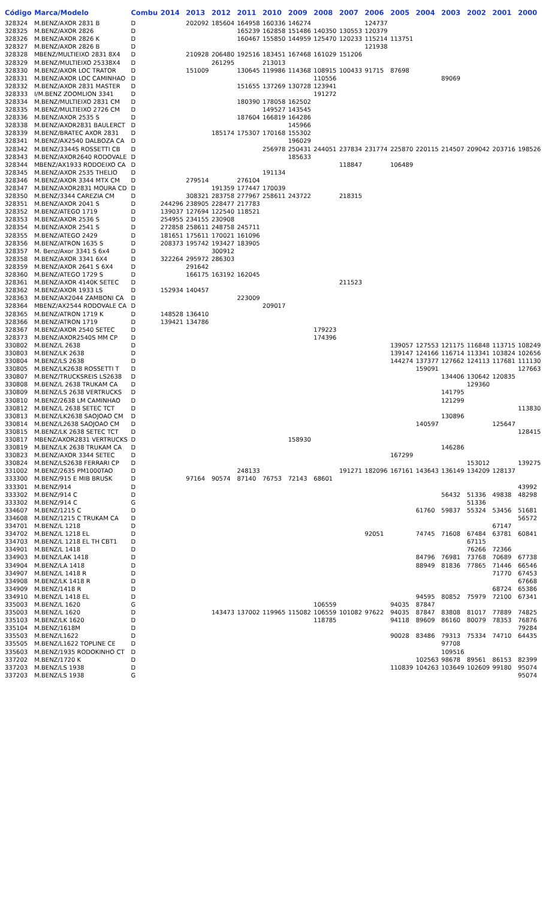| Código | Marca/Modelo | Combu | 2014 | 2013 | 2012 | 2011 | 2010 | 2009 | 2008 | 2007 | 2006 | 2005 | 2004 | 2003 | 2002 | 2001 | 2000 |
| --- | --- | --- | --- | --- | --- | --- | --- | --- | --- | --- | --- | --- | --- | --- | --- | --- | --- |
| 328324 | M.BENZ/AXOR 2831 B | D | | 202092 | 185604 | 164958 | 160336 | 146274 | | | 124737 | | | | | | |
| 328325 | M.BENZ/AXOR 2826 | D | | | | 165239 | 162858 | 151486 | 140350 | 130553 | 120379 | | | | | | |
| 328326 | M.BENZ/AXOR 2826 K | D | | | | 160467 | 155850 | 144959 | 125470 | 120233 | 115214 | 113751 | | | | | |
| 328327 | M.BENZ/AXOR 2826 B | D | | | | | | | | | 121938 | | | | | | |
| 328328 | MBENZ/MULTIEIXO 2831 8X4 | D | | 210928 | 206480 | 192516 | 183451 | 167468 | 161029 | 151206 | | | | | | | |
| 328329 | M.BENZ/MULTIEIXO 25338X4 | D | | | 261295 | | 213013 | | | | | | | | | | |
| 328330 | M.BENZ/AXOR LOC TRATOR | D | | 151009 | | 130645 | 119986 | 114368 | 108915 | 100433 | 91715 | 87698 | | | | | |
| 328331 | M.BENZ/AXOR LOC CAMINHAO | D | | | | | | | 110556 | | | | | 89069 | | | |
| 328332 | M.BENZ/AXOR 2831 MASTER | D | | | | 151655 | 137269 | 130728 | 123941 | | | | | | | | |
| 328333 | I/M.BENZ ZOOMLION 3341 | D | | | | | | | 191272 | | | | | | | | |
| 328334 | M.BENZ/MULTIEIXO 2831 CM | D | | | | 180390 | 178058 | 162502 | | | | | | | | | |
| 328335 | M.BENZ/MULTIEIXO 2726 CM | D | | | | | 149527 | 143545 | | | | | | | | | |
| 328336 | M.BENZ/AXOR 2535 S | D | | | | 187604 | 166819 | 164286 | | | | | | | | | |
| 328338 | M.BENZ/AXOR2831 BAULERCT | D | | | | | | 145966 | | | | | | | | | |
| 328339 | M.BENZ/BRATEC AXOR 2831 | D | | | 185174 | 175307 | 170168 | 155302 | | | | | | | | | |
| 328341 | M.BENZ/AX2540 DALBOZA CA | D | | | | | | 196029 | | | | | | | | | |
| 328342 | M.BENZ/3344S ROSSETTI CB | D | | | | | 256978 | 250431 | 244051 | 237834 | 231774 | 225870 | 220115 | 214507 | 209042 | 203716 | 198526 |
| 328343 | M.BENZ/AXOR2640 RODOVALE | D | | | | | | 185633 | | | | | | | | | |
| 328344 | MBENZ/AX1933 RODOEIXO CA | D | | | | | | | | 118847 | | 106489 | | | | | |
| 328345 | M.BENZ/AXOR 2535 THELIO | D | | | | | 191134 | | | | | | | | | | |
| 328346 | M.BENZ/AXOR 3344 MTX CM | D | | 279514 | | 276104 | | | | | | | | | | | |
| 328347 | M.BENZ/AXOR2831 MOURA CD | D | | | 191359 | 177447 | 170039 | | | | | | | | | | |
| 328350 | M.BENZ/3344 CAREZIA CM | D | | 308321 | 283758 | 277967 | 258611 | 243722 | | 218315 | | | | | | | |
| 328351 | M.BENZ/AXOR 2041 S | D | 244296 | 238905 | 228477 | 217783 | | | | | | | | | | | |
| 328352 | M.BENZ/ATEGO 1719 | D | 139037 | 127694 | 122540 | 118521 | | | | | | | | | | | |
| 328353 | M.BENZ/AXOR 2536 S | D | 254955 | 234155 | 230908 | | | | | | | | | | | | |
| 328354 | M.BENZ/AXOR 2541 S | D | 272858 | 258611 | 248758 | 245711 | | | | | | | | | | | |
| 328355 | M.BENZ/ATEGO 2429 | D | 181651 | 175611 | 170021 | 161096 | | | | | | | | | | | |
| 328356 | M.BENZ/ATRON 1635 S | D | 208373 | 195742 | 193427 | 183905 | | | | | | | | | | | |
| 328357 | M. Benz/Axor 3341 S 6x4 | D | | | 300912 | | | | | | | | | | | | |
| 328358 | M.BENZ/AXOR 3341 6X4 | D | 322264 | 295972 | 286303 | | | | | | | | | | | | |
| 328359 | M.BENZ/AXOR 2641 S 6X4 | D | | 291642 | | | | | | | | | | | | | |
| 328360 | M.BENZ/ATEGO 1729 S | D | | 166175 | 163192 | 162045 | | | | | | | | | | | |
| 328361 | M.BENZ/AXOR 4140K SETEC | D | | | | | | | | 211523 | | | | | | | |
| 328362 | M.BENZ/AXOR 1933 LS | D | 152934 | 140457 | | | | | | | | | | | | | |
| 328363 | M.BENZ/AX2044 ZAMBONI CA | D | | | | 223009 | | | | | | | | | | | |
| 328364 | MBENZ/AX2544 RODOVALE CA | D | | | | | 209017 | | | | | | | | | | |
| 328365 | M.BENZ/ATRON 1719 K | D | 148528 | 136410 | | | | | | | | | | | | | |
| 328366 | M.BENZ/ATRON 1719 | D | 139421 | 134786 | | | | | | | | | | | | | |
| 328367 | M.BENZ/AXOR 2540 SETEC | D | | | | | | | 179223 | | | | | | | | |
| 328373 | M.BENZ/AXOR2540S MM CP | D | | | | | | | 174396 | | | | | | | | |
| 330802 | M.BENZ/L 2638 | D | | | | | | | | | | 139057 | 127553 | 121175 | 116848 | 113715 | 108249 |
| 330803 | M.BENZ/LK 2638 | D | | | | | | | | | | 139147 | 124166 | 116714 | 113341 | 103824 | 102656 |
| 330804 | M.BENZ/LS 2638 | D | | | | | | | | | | 144274 | 137377 | 127662 | 124113 | 117681 | 111130 |
| 330805 | M.BENZ/LK2638 ROSSETTI T | D | | | | | | | | | | | 159091 | | | | 127663 |
| 330807 | M.BENZ/TRUCKSREIS LS2638 | D | | | | | | | | | | | | 134406 | 130642 | 120835 | |
| 330808 | M.BENZ/L 2638 TRUKAM CA | D | | | | | | | | | | | | | 129360 | | |
| 330809 | M.BENZ/LS 2638 VERTRUCKS | D | | | | | | | | | | | | 141795 | | | |
| 330810 | M.BENZ/2638 LM CAMINHAO | D | | | | | | | | | | | | 121299 | | | |
| 330812 | M.BENZ/L 2638 SETEC TCT | D | | | | | | | | | | | | | | | 113830 |
| 330813 | M.BENZ/LK2638 SAOJOAO CM | D | | | | | | | | | | | | 130896 | | | |
| 330814 | M.BENZ/L2638 SAOJOAO CM | D | | | | | | | | | | | 140597 | | | 125647 | |
| 330815 | M.BENZ/LK 2638 SETEC TCT | D | | | | | | | | | | | | | | | 128415 |
| 330817 | MBENZ/AXOR2831 VERTRUCKS | D | | | | | | 158930 | | | | | | | | | |
| 330819 | M.BENZ/LK 2638 TRUKAM CA | D | | | | | | | | | | | | 146286 | | | |
| 330823 | M.BENZ/AXOR 3344 SETEC | D | | | | | | | | | | 167299 | | | | | |
| 330824 | M.BENZ/LS2638 FERRARI CP | D | | | | | | | | | | | | | 153012 | | 139275 |
| 331002 | M.BENZ/2635 PM1000TAO | D | | | | 248133 | | | | 191271 | 182096 | 167161 | 143643 | 136149 | 134209 | 128137 | |
| 333300 | M.BENZ/915 E MIB BRUSK | D | | 97164 | 90574 | 87140 | 76753 | 72143 | 68601 | | | | | | | | |
| 333301 | M.BENZ/914 | D | | | | | | | | | | | | | | | 43992 |
| 333302 | M.BENZ/914 C | D | | | | | | | | | | | | 56432 | 51336 | 49838 | 48298 |
| 333302 | M.BENZ/914 C | G | | | | | | | | | | | | | 51336 | | |
| 334607 | M.BENZ/1215 C | D | | | | | | | | | | | 61760 | 59837 | 55324 | 53456 | 51681 |
| 334608 | M.BENZ/1215 C TRUKAM CA | D | | | | | | | | | | | | | | | 56572 |
| 334701 | M.BENZ/L 1218 | D | | | | | | | | | | | | | | 67147 | |
| 334702 | M.BENZ/L 1218 EL | D | | | | | | | | | 92051 | | 74745 | 71608 | 67484 | 63781 | 60841 |
| 334703 | M.BENZ/L 1218 EL TH CBT1 | D | | | | | | | | | | | | | 67115 | | |
| 334901 | M.BENZ/L 1418 | D | | | | | | | | | | | | | 76266 | 72366 | |
| 334903 | M.BENZ/LAK 1418 | D | | | | | | | | | | | 84796 | 76981 | 73768 | 70689 | 67738 |
| 334904 | M.BENZ/LA 1418 | D | | | | | | | | | | | 88949 | 81836 | 77865 | 71446 | 66546 |
| 334907 | M.BENZ/L 1418 R | D | | | | | | | | | | | | | | 71770 | 67453 |
| 334908 | M.BENZ/LK 1418 R | D | | | | | | | | | | | | | | | 67668 |
| 334909 | M.BENZ/1418 R | D | | | | | | | | | | | | | | 68724 | 65386 |
| 334910 | M.BENZ/L 1418 EL | D | | | | | | | | | | | 94595 | 80852 | 75979 | 72100 | 67341 |
| 335003 | M.BENZ/L 1620 | G | | | | | | | 106559 | | | 94035 | 87847 | | | | |
| 335003 | M.BENZ/L 1620 | D | | | 143473 | 137002 | 119965 | 115082 | 106559 | 101082 | 97622 | 94035 | 87847 | 83808 | 81017 | 77889 | 74825 |
| 335103 | M.BENZ/LK 1620 | D | | | | | | | 118785 | | | 94118 | 89609 | 86160 | 80079 | 78353 | 76876 |
| 335104 | M.BENZ/1618M | D | | | | | | | | | | | | | | | 79284 |
| 335503 | M.BENZ/L1622 | D | | | | | | | | | | 90028 | 83486 | 79313 | 75334 | 74710 | 64435 |
| 335505 | M.BENZ/L1622 TOPLINE CE | D | | | | | | | | | | | | 97708 | | | |
| 335603 | M.BENZ/1935 RODOKINHO CT | D | | | | | | | | | | | | 109516 | | | |
| 337202 | M.BENZ/1720 K | D | | | | | | | | | | | 102563 | 98678 | 89561 | 86153 | 82399 |
| 337203 | M.BENZ/LS 1938 | D | | | | | | | | | | 110839 | 104263 | 103649 | 102609 | 99180 | 95074 |
| 337203 | M.BENZ/LS 1938 | G | | | | | | | | | | | | | | | 95074 |